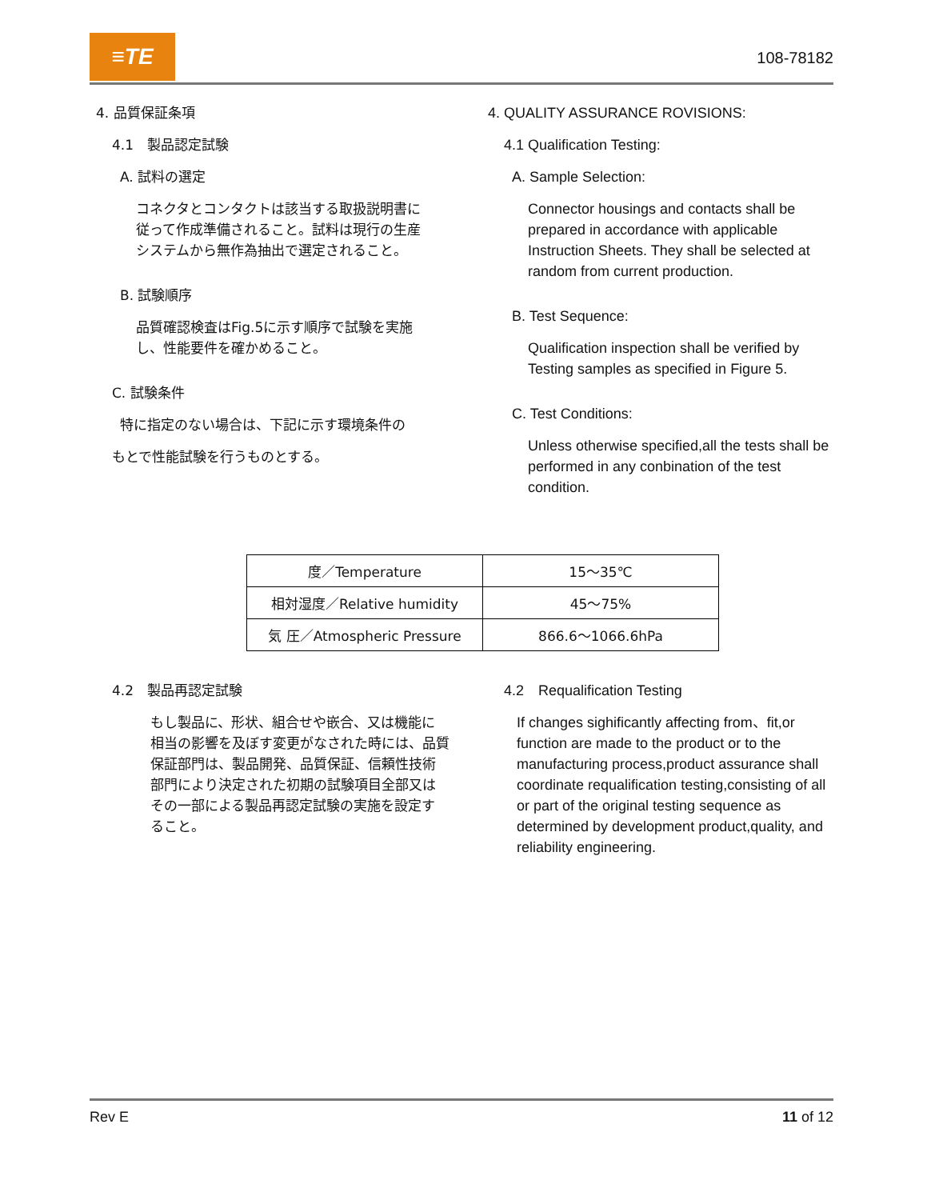≡TE
108-78182
4. 品質保証条項
4.1　製品認定試験
A. 試料の選定
コネクタとコンタクトは該当する取扱説明書に
従って作成準備されること。試料は現行の生産
システムから無作為抽出で選定されること。
B. 試験順序
品質確認検査はFig.5に示す順序で試験を実施
し、性能要件を確かめること。
C. 試験条件
特に指定のない場合は、下記に示す環境条件の
もとで性能試験を行うものとする。
4. QUALITY ASSURANCE ROVISIONS:
4.1 Qualification Testing:
A. Sample Selection:
Connector housings and contacts shall be prepared in accordance with applicable Instruction Sheets. They shall be selected at random from current production.
B. Test Sequence:
Qualification inspection shall be verified by Testing samples as specified in Figure 5.
C. Test Conditions:
Unless otherwise specified,all the tests shall be performed in any conbination of the test condition.
| 度／Temperature | 15～35℃ |
| 相対湿度／Relative humidity | 45～75% |
| 気 圧／Atmospheric Pressure | 866.6～1066.6hPa |
4.2　製品再認定試験
もし製品に、形状、組合せや嵌合、又は機能に
相当の影響を及ぼす変更がなされた時には、品質
保証部門は、製品開発、品質保証、信頼性技術
部門により決定された初期の試験項目全部又は
その一部による製品再認定試験の実施を設定す
ること。
4.2　Requalification Testing
If changes sighificantly affecting from、fit,or function are made to the product or to the manufacturing process,product assurance shall coordinate requalification testing,consisting of all or part of the original testing sequence as determined by development product,quality, and reliability engineering.
Rev E 11 of 12